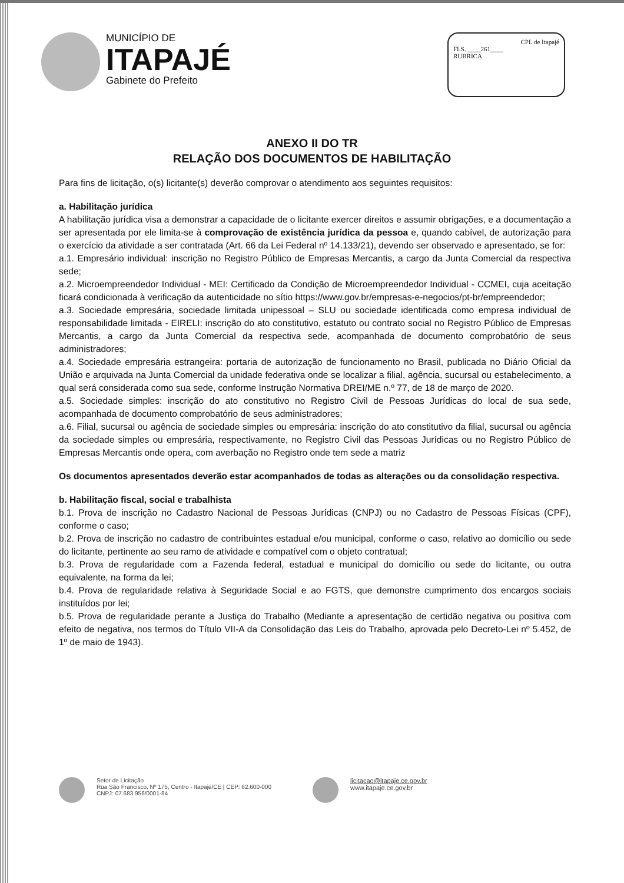MUNICÍPIO DE
ITAPAJÉ
Gabinete do Prefeito
CPL de Itapajé
FLS. ____261____
RUBRICA
ANEXO II DO TR
RELAÇÃO DOS DOCUMENTOS DE HABILITAÇÃO
Para fins de licitação, o(s) licitante(s) deverão comprovar o atendimento aos seguintes requisitos:
a. Habilitação jurídica
A habilitação jurídica visa a demonstrar a capacidade de o licitante exercer direitos e assumir obrigações, e a documentação a ser apresentada por ele limita-se à comprovação de existência jurídica da pessoa e, quando cabível, de autorização para o exercício da atividade a ser contratada (Art. 66 da Lei Federal nº 14.133/21), devendo ser observado e apresentado, se for:
a.1. Empresário individual: inscrição no Registro Público de Empresas Mercantis, a cargo da Junta Comercial da respectiva sede;
a.2. Microempreendedor Individual - MEI: Certificado da Condição de Microempreendedor Individual - CCMEI, cuja aceitação ficará condicionada à verificação da autenticidade no sítio https://www.gov.br/empresas-e-negocios/pt-br/empreendedor;
a.3. Sociedade empresária, sociedade limitada unipessoal – SLU ou sociedade identificada como empresa individual de responsabilidade limitada - EIRELI: inscrição do ato constitutivo, estatuto ou contrato social no Registro Público de Empresas Mercantis, a cargo da Junta Comercial da respectiva sede, acompanhada de documento comprobatório de seus administradores;
a.4. Sociedade empresária estrangeira: portaria de autorização de funcionamento no Brasil, publicada no Diário Oficial da União e arquivada na Junta Comercial da unidade federativa onde se localizar a filial, agência, sucursal ou estabelecimento, a qual será considerada como sua sede, conforme Instrução Normativa DREI/ME n.º 77, de 18 de março de 2020.
a.5. Sociedade simples: inscrição do ato constitutivo no Registro Civil de Pessoas Jurídicas do local de sua sede, acompanhada de documento comprobatório de seus administradores;
a.6. Filial, sucursal ou agência de sociedade simples ou empresária: inscrição do ato constitutivo da filial, sucursal ou agência da sociedade simples ou empresária, respectivamente, no Registro Civil das Pessoas Jurídicas ou no Registro Público de Empresas Mercantis onde opera, com averbação no Registro onde tem sede a matriz
Os documentos apresentados deverão estar acompanhados de todas as alterações ou da consolidação respectiva.
b. Habilitação fiscal, social e trabalhista
b.1. Prova de inscrição no Cadastro Nacional de Pessoas Jurídicas (CNPJ) ou no Cadastro de Pessoas Físicas (CPF), conforme o caso;
b.2. Prova de inscrição no cadastro de contribuintes estadual e/ou municipal, conforme o caso, relativo ao domicílio ou sede do licitante, pertinente ao seu ramo de atividade e compatível com o objeto contratual;
b.3. Prova de regularidade com a Fazenda federal, estadual e municipal do domicílio ou sede do licitante, ou outra equivalente, na forma da lei;
b.4. Prova de regularidade relativa à Seguridade Social e ao FGTS, que demonstre cumprimento dos encargos sociais instituídos por lei;
b.5. Prova de regularidade perante a Justiça do Trabalho (Mediante a apresentação de certidão negativa ou positiva com efeito de negativa, nos termos do Título VII-A da Consolidação das Leis do Trabalho, aprovada pelo Decreto-Lei nº 5.452, de 1º de maio de 1943).
Setor de Licitação
Rua São Francisco, Nº 175, Centro - Itapajé/CE | CEP: 62.600-000
CNPJ: 07.683.956/0001-84
licitacao@itapaje.ce.gov.br
www.itapaje.ce.gov.br